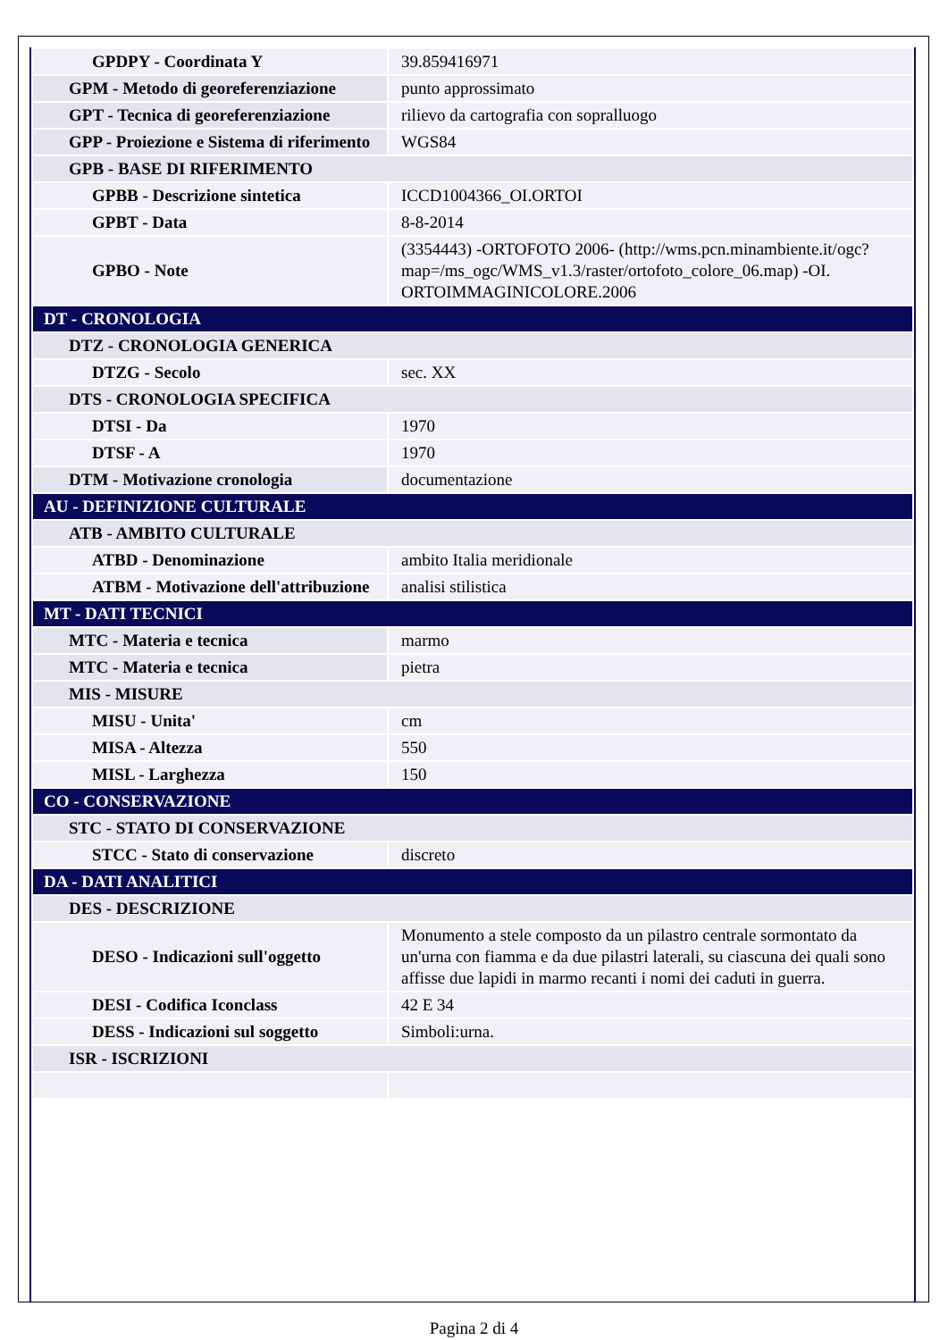| GPDPY - Coordinata Y | 39.859416971 |
| GPM - Metodo di georeferenziazione | punto approssimato |
| GPT - Tecnica di georeferenziazione | rilievo da cartografia con sopralluogo |
| GPP - Proiezione e Sistema di riferimento | WGS84 |
| GPB - BASE DI RIFERIMENTO | |
| GPBB - Descrizione sintetica | ICCD1004366_OI.ORTOI |
| GPBT - Data | 8-8-2014 |
| GPBO - Note | (3354443) -ORTOFOTO 2006- (http://wms.pcn.minambiente.it/ogc?map=/ms_ogc/WMS_v1.3/raster/ortofoto_colore_06.map) -OI. ORTOIMMAGINICOLORE.2006 |
| DT - CRONOLOGIA | |
| DTZ - CRONOLOGIA GENERICA | |
| DTZG - Secolo | sec. XX |
| DTS - CRONOLOGIA SPECIFICA | |
| DTSI - Da | 1970 |
| DTSF - A | 1970 |
| DTM - Motivazione cronologia | documentazione |
| AU - DEFINIZIONE CULTURALE | |
| ATB - AMBITO CULTURALE | |
| ATBD - Denominazione | ambito Italia meridionale |
| ATBM - Motivazione dell'attribuzione | analisi stilistica |
| MT - DATI TECNICI | |
| MTC - Materia e tecnica | marmo |
| MTC - Materia e tecnica | pietra |
| MIS - MISURE | |
| MISU - Unita' | cm |
| MISA - Altezza | 550 |
| MISL - Larghezza | 150 |
| CO - CONSERVAZIONE | |
| STC - STATO DI CONSERVAZIONE | |
| STCC - Stato di conservazione | discreto |
| DA - DATI ANALITICI | |
| DES - DESCRIZIONE | |
| DESO - Indicazioni sull'oggetto | Monumento a stele composto da un pilastro centrale sormontato da un'urna con fiamma e da due pilastri laterali, su ciascuna dei quali sono affisse due lapidi in marmo recanti i nomi dei caduti in guerra. |
| DESI - Codifica Iconclass | 42 E 34 |
| DESS - Indicazioni sul soggetto | Simboli:urna. |
| ISR - ISCRIZIONI | |
Pagina 2 di 4